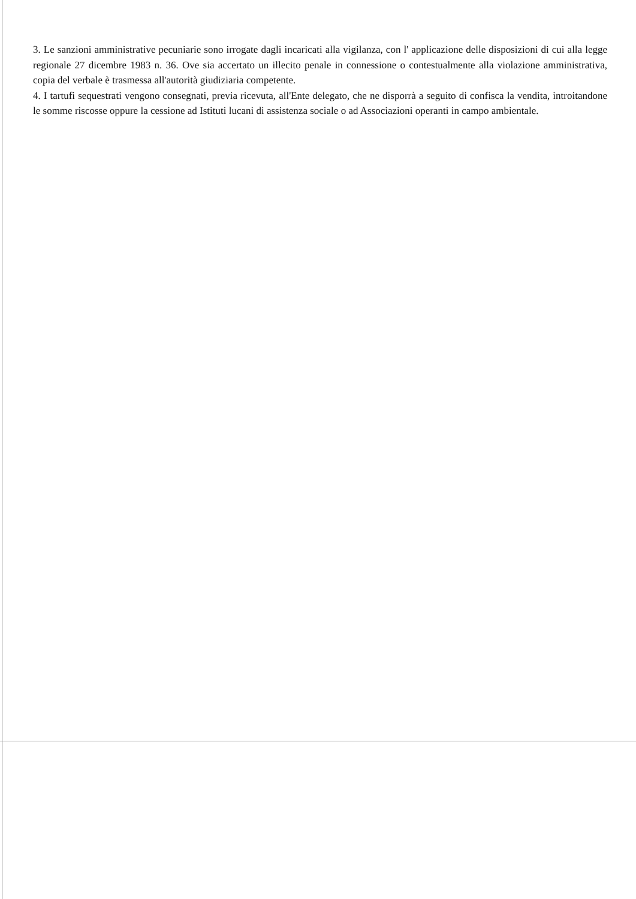3. Le sanzioni amministrative pecuniarie sono irrogate dagli incaricati alla vigilanza, con l' applicazione delle disposizioni di cui alla legge regionale 27 dicembre 1983 n. 36. Ove sia accertato un illecito penale in connessione o contestualmente alla violazione amministrativa, copia del verbale è trasmessa all'autorità giudiziaria competente.
4. I tartufi sequestrati vengono consegnati, previa ricevuta, all'Ente delegato, che ne disporrà a seguito di confisca la vendita, introitandone le somme riscosse oppure la cessione ad Istituti lucani di assistenza sociale o ad Associazioni operanti in campo ambientale.